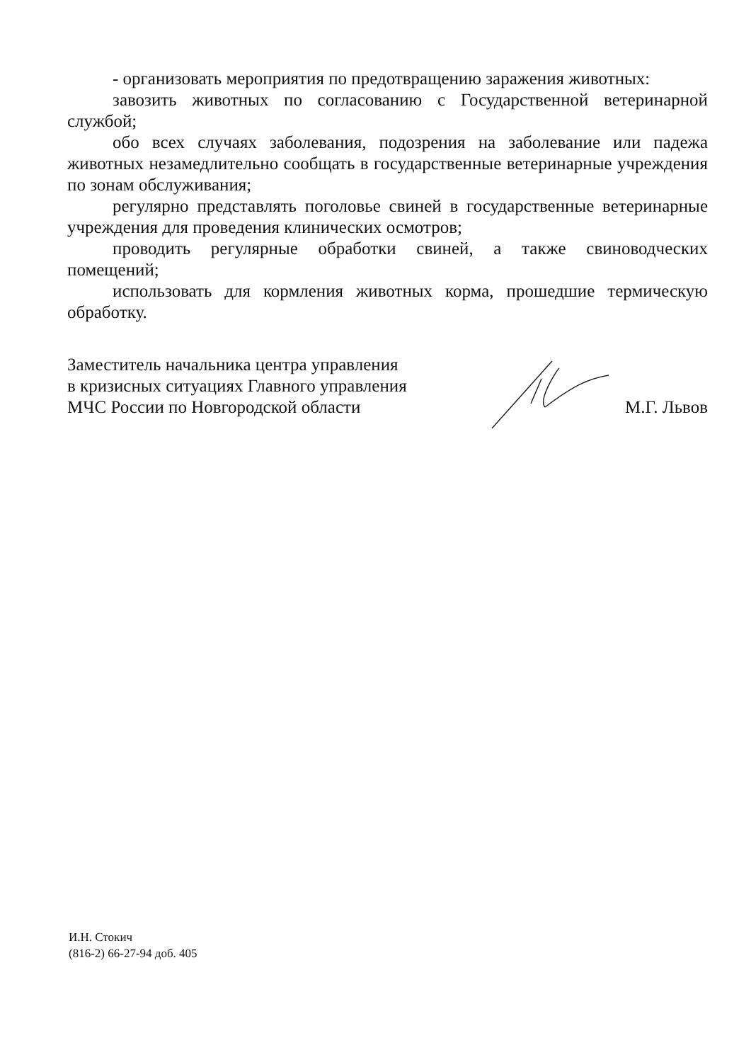- организовать мероприятия по предотвращению заражения животных:
завозить животных по согласованию с Государственной ветеринарной службой;
обо всех случаях заболевания, подозрения на заболевание или падежа животных незамедлительно сообщать в государственные ветеринарные учреждения по зонам обслуживания;
регулярно представлять поголовье свиней в государственные ветеринарные учреждения для проведения клинических осмотров;
проводить регулярные обработки свиней, а также свиноводческих помещений;
использовать для кормления животных корма, прошедшие термическую обработку.
Заместитель начальника центра управления
в кризисных ситуациях Главного управления
МЧС России по Новгородской области
М.Г. Львов
И.Н. Стокич
(816-2) 66-27-94 доб. 405